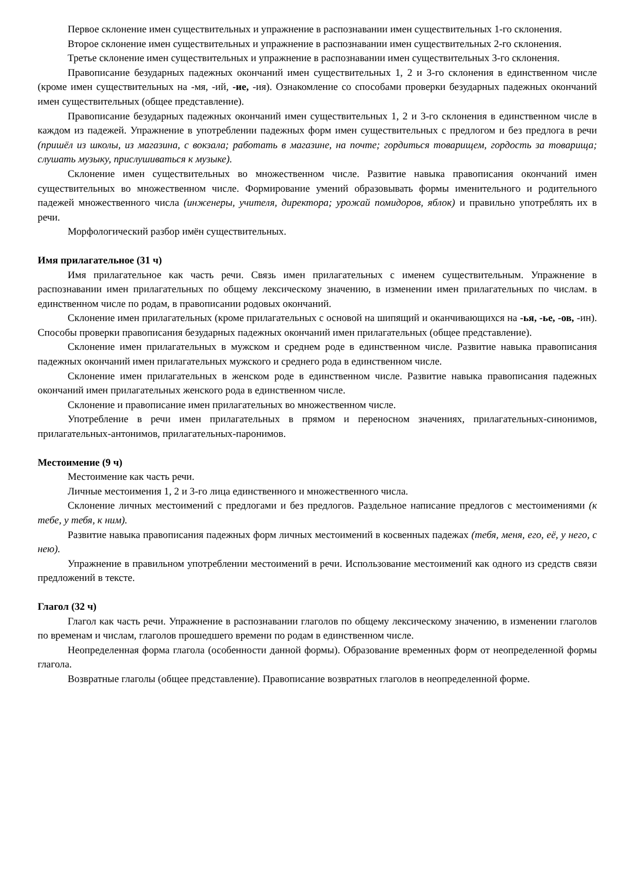Первое склонение имен существительных и упражнение в распознавании имен существительных 1-го склонения.
Второе склонение имен существительных и упражнение в распознавании имен существительных 2-го склонения.
Третье склонение имен существительных и упражнение в распознавании имен существительных 3-го склонения.
Правописание безударных падежных окончаний имен существительных 1, 2 и 3-го склонения в единственном числе (кроме имен существительных на -мя, -ий, -ие, -ия). Ознакомление со способами проверки безударных падежных окончаний имен существительных (общее представление).
Правописание безударных падежных окончаний имен существительных 1, 2 и 3-го склонения в единственном числе в каждом из падежей. Упражнение в употреблении падежных форм имен существительных с предлогом и без предлога в речи (пришёл из школы, из магазина, с вокзала; работать в магазине, на почте; гордиться товарищем, гордость за товарища; слушать музыку, прислушиваться к музыке).
Склонение имен существительных во множественном числе. Развитие навыка правописания окончаний имен существительных во множественном числе. Формирование умений образовывать формы именительного и родительного падежей множественного числа (инженеры, учителя, директора; урожай помидоров, яблок) и правильно употреблять их в речи.
Морфологический разбор имён существительных.
Имя прилагательное (31 ч)
Имя прилагательное как часть речи. Связь имен прилагательных с именем существительным. Упражнение в распознавании имен прилагательных по общему лексическому значению, в изменении имен прилагательных по числам. в единственном числе по родам, в правописании родовых окончаний.
Склонение имен прилагательных (кроме прилагательных с основой на шипящий и оканчивающихся на -ья, -ье, -ов, -ин). Способы проверки правописания безударных падежных окончаний имен прилагательных (общее представление).
Склонение имен прилагательных в мужском и среднем роде в единственном числе. Развитие навыка правописания падежных окончаний имен прилагательных мужского и среднего рода в единственном числе.
Склонение имен прилагательных в женском роде в единственном числе. Развитие навыка правописания падежных окончаний имен прилагательных женского рода в единственном числе.
Склонение и правописание имен прилагательных во множественном числе.
Употребление в речи имен прилагательных в прямом и переносном значениях, прилагательных-синонимов, прилагательных-антонимов, прилагательных-паронимов.
Местоимение (9 ч)
Местоимение как часть речи.
Личные местоимения 1, 2 и 3-го лица единственного и множественного числа.
Склонение личных местоимений с предлогами и без предлогов. Раздельное написание предлогов с местоимениями (к тебе, у тебя, к ним).
Развитие навыка правописания падежных форм личных местоимений в косвенных падежах (тебя, меня, его, её, у него, с нею).
Упражнение в правильном употреблении местоимений в речи. Использование местоимений как одного из средств связи предложений в тексте.
Глагол (32 ч)
Глагол как часть речи. Упражнение в распознавании глаголов по общему лексическому значению, в изменении глаголов по временам и числам, глаголов прошедшего времени по родам в единственном числе.
Неопределенная форма глагола (особенности данной формы). Образование временных форм от неопределенной формы глагола.
Возвратные глаголы (общее представление). Правописание возвратных глаголов в неопределенной форме.